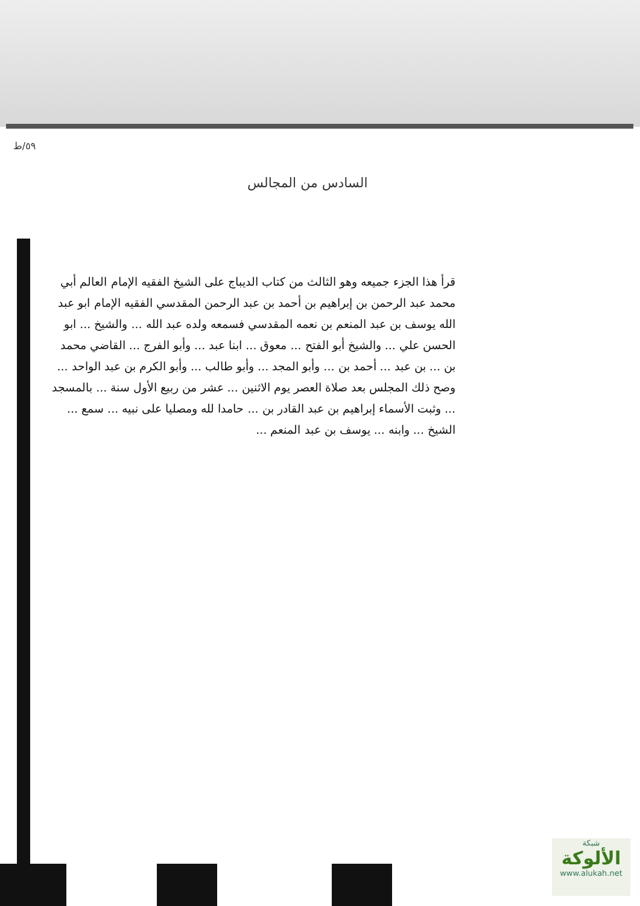٥٩/ط
السادس من المجالس
قرأ هذا الجزء جميعه وهو الثالث من كتاب الديباج على الشيخ الفقيه الإمام العالم أبي محمد عبد الرحمن بن إبراهيم بن أحمد بن عبد الرحمن المقدسي الفقيه الإمام ابو عبد الله يوسف بن عبد المنعم بن نعمه المقدسي فسمعه ولده عبد الله ... والشيخ ... ابو الحسن علي ... والشيخ أبو الفتح ... معوق ... ابنا عبد ... وأبو الفرج ... القاضي محمد بن ... بن عبد ... أحمد بن ... وأبو المجد ... وأبو طالب ... وأبو الكرم بن عبد الواحد ... وصح ذلك المجلس بعد صلاة العصر يوم الاثنين ... عشر من ربيع الأول سنة ... بالمسجد ... وثبت الأسماء إبراهيم بن عبد القادر بن ... حامدا لله ومصليا على نبيه ... سمع ... الشيخ ... وابنه ... يوسف بن عبد المنعم ...
شبكة
الألوكة
www.alukah.net